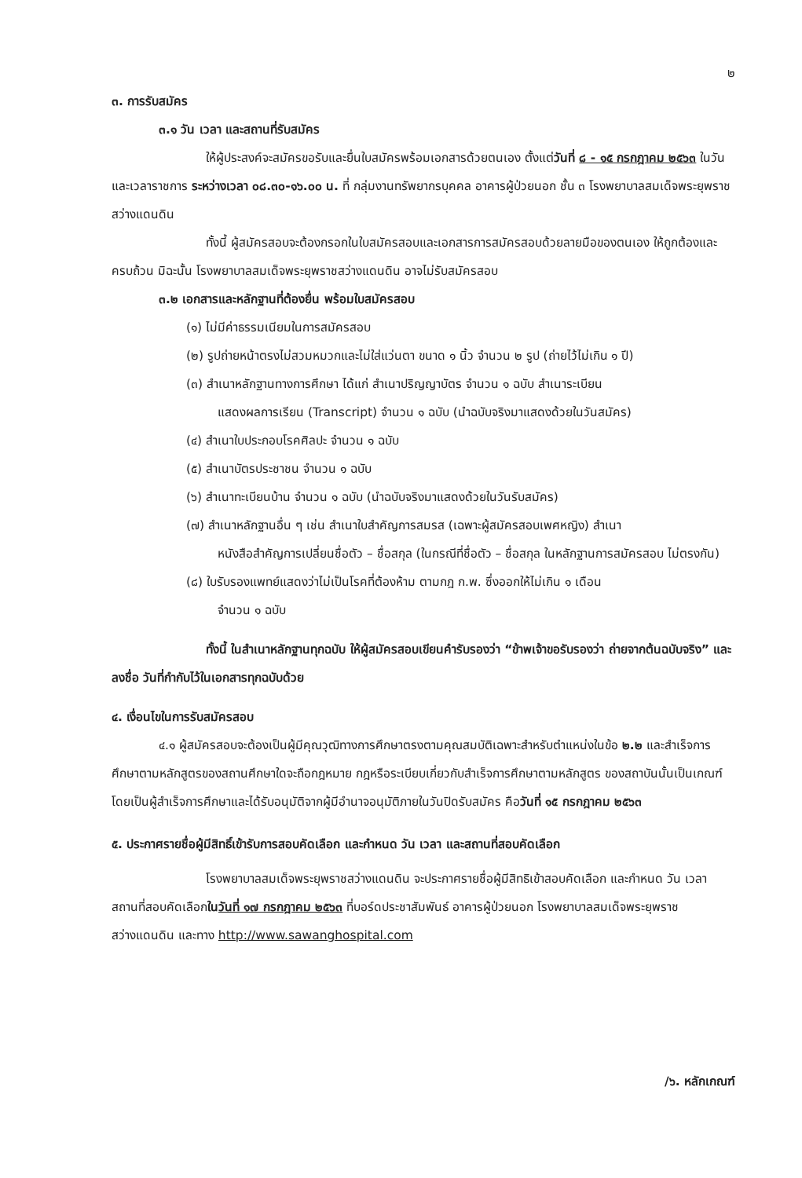๒
๓. การรับสมัคร
๓.๑ วัน เวลา และสถานที่รับสมัคร
ให้ผู้ประสงค์จะสมัครขอรับและยื่นใบสมัครพร้อมเอกสารด้วยตนเอง ตั้งแต่วันที่ ๘ - ๑๕ กรกฎาคม ๒๕๖๓ ในวันและเวลาราชการ ระหว่างเวลา ๐๘.๓๐-๑๖.๐๐ น. ที่ กลุ่มงานทรัพยากรบุคคล อาคารผู้ป่วยนอก ชั้น ๓ โรงพยาบาลสมเด็จพระยุพราชสว่างแดนดิน
ทั้งนี้ ผู้สมัครสอบจะต้องกรอกในใบสมัครสอบและเอกสารการสมัครสอบด้วยลายมือของตนเอง ให้ถูกต้องและครบถ้วน มิฉะนั้น โรงพยาบาลสมเด็จพระยุพราชสว่างแดนดิน อาจไม่รับสมัครสอบ
๓.๒ เอกสารและหลักฐานที่ต้องยื่น พร้อมใบสมัครสอบ
(๑) ไม่มีค่าธรรมเนียมในการสมัครสอบ
(๒) รูปถ่ายหน้าตรงไม่สวมหมวกและไม่ใส่แว่นตา ขนาด ๑ นิ้ว จำนวน ๒ รูป (ถ่ายไว้ไม่เกิน ๑ ปี)
(๓) สำเนาหลักฐานทางการศึกษา ได้แก่ สำเนาปริญญาบัตร จำนวน ๑ ฉบับ สำเนาระเบียน
แสดงผลการเรียน (Transcript) จำนวน ๑ ฉบับ (นำฉบับจริงมาแสดงด้วยในวันสมัคร)
(๔) สำเนาใบประกอบโรคศิลปะ จำนวน ๑ ฉบับ
(๕) สำเนาบัตรประชาชน จำนวน ๑ ฉบับ
(๖) สำเนาทะเบียนบ้าน จำนวน ๑ ฉบับ (นำฉบับจริงมาแสดงด้วยในวันรับสมัคร)
(๗) สำเนาหลักฐานอื่น ๆ เช่น สำเนาใบสำคัญการสมรส (เฉพาะผู้สมัครสอบเพศหญิง) สำเนา
หนังสือสำคัญการเปลี่ยนชื่อตัว – ชื่อสกุล (ในกรณีที่ชื่อตัว – ชื่อสกุล ในหลักฐานการสมัครสอบ ไม่ตรงกัน)
(๘) ใบรับรองแพทย์แสดงว่าไม่เป็นโรคที่ต้องห้าม ตามกฎ ก.พ. ซึ่งออกให้ไม่เกิน ๑ เดือน
จำนวน ๑ ฉบับ
ทั้งนี้ ในสำเนาหลักฐานทุกฉบับ ให้ผู้สมัครสอบเขียนคำรับรองว่า “ข้าพเจ้าขอรับรองว่า ถ่ายจากต้นฉบับจริง” และลงชื่อ วันที่กำกับไว้ในเอกสารทุกฉบับด้วย
๔. เงื่อนไขในการรับสมัครสอบ
๔.๑ ผู้สมัครสอบจะต้องเป็นผู้มีคุณวุฒิทางการศึกษาตรงตามคุณสมบัติเฉพาะสำหรับตำแหน่งในข้อ ๒.๒ และสำเร็จการศึกษาตามหลักสูตรของสถานศึกษาใดจะถือกฎหมาย กฎหรือระเบียบเกี่ยวกับสำเร็จการศึกษาตามหลักสูตร ของสถาบันนั้นเป็นเกณฑ์ โดยเป็นผู้สำเร็จการศึกษาและได้รับอนุมัติจากผู้มีอำนาจอนุมัติภายในวันปิดรับสมัคร คือวันที่ ๑๕ กรกฎาคม ๒๕๖๓
๕. ประกาศรายชื่อผู้มีสิทธิ์เข้ารับการสอบคัดเลือก และกำหนด วัน เวลา และสถานที่สอบคัดเลือก
โรงพยาบาลสมเด็จพระยุพราชสว่างแดนดิน จะประกาศรายชื่อผู้มีสิทธิเข้าสอบคัดเลือก และกำหนด วัน เวลา สถานที่สอบคัดเลือกในวันที่ ๑๗ กรกฎาคม ๒๕๖๓ ที่บอร์ดประชาสัมพันธ์ อาคารผู้ป่วยนอก โรงพยาบาลสมเด็จพระยุพราชสว่างแดนดิน และทาง http://www.sawanghospital.com
/๖. หลักเกณฑ์